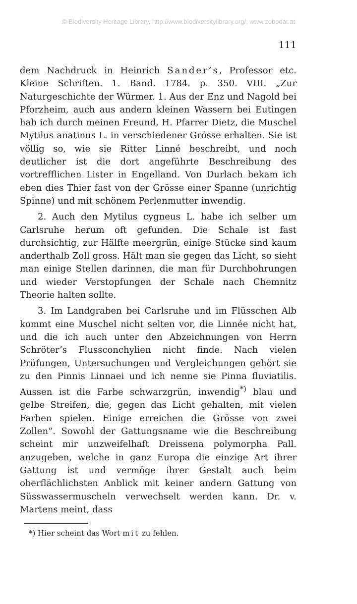© Biodiversity Heritage Library, http://www.biodiversitylibrary.org/; www.zobodat.at
111
dem Nachdruck in Heinrich Sander’s, Professor etc. Kleine Schriften. 1. Band. 1784. p. 350. VIII. „Zur Naturgeschichte der Würmer. 1. Aus der Enz und Nagold bei Pforzheim, auch aus andern kleinen Wassern bei Eutingen hab ich durch meinen Freund, H. Pfarrer Dietz, die Muschel Mytilus anatinus L. in verschiedener Grösse erhalten. Sie ist völlig so, wie sie Ritter Linné beschreibt, und noch deutlicher ist die dort angeführte Beschreibung des vortrefflichen Lister in Engelland. Von Durlach bekam ich eben dies Thier fast von der Grösse einer Spanne (unrichtig Spinne) und mit schönem Perlenmutter inwendig.
2. Auch den Mytilus cygneus L. habe ich selber um Carlsruhe herum oft gefunden. Die Schale ist fast durchsichtig, zur Hälfte meergrün, einige Stücke sind kaum anderthalb Zoll gross. Hält man sie gegen das Licht, so sieht man einige Stellen darinnen, die man für Durchbohrungen und wieder Verstopfungen der Schale nach Chemnitz Theorie halten sollte.
3. Im Landgraben bei Carlsruhe und im Flüsschen Alb kommt eine Muschel nicht selten vor, die Linnée nicht hat, und die ich auch unter den Abzeichnungen von Herrn Schröter’s Flussconchylien nicht finde. Nach vielen Prüfungen, Untersuchungen und Vergleichungen gehört sie zu den Pinnis Linnaei und ich nenne sie Pinna fluviatilis. Aussen ist die Farbe schwarzgrün, inwendig<sup>*)</sup> blau und gelbe Streifen, die, gegen das Licht gehalten, mit vielen Farben spielen. Einige erreichen die Grösse von zwei Zollen“. Sowohl der Gattungsname wie die Beschreibung scheint mir unzweifelhaft Dreissena polymorpha Pall. anzugeben, welche in ganz Europa die einzige Art ihrer Gattung ist und vermöge ihrer Gestalt auch beim oberflächlichsten Anblick mit keiner andern Gattung von Süsswassermuscheln verwechselt werden kann. Dr. v. Martens meint, dass
*) Hier scheint das Wort mit zu fehlen.